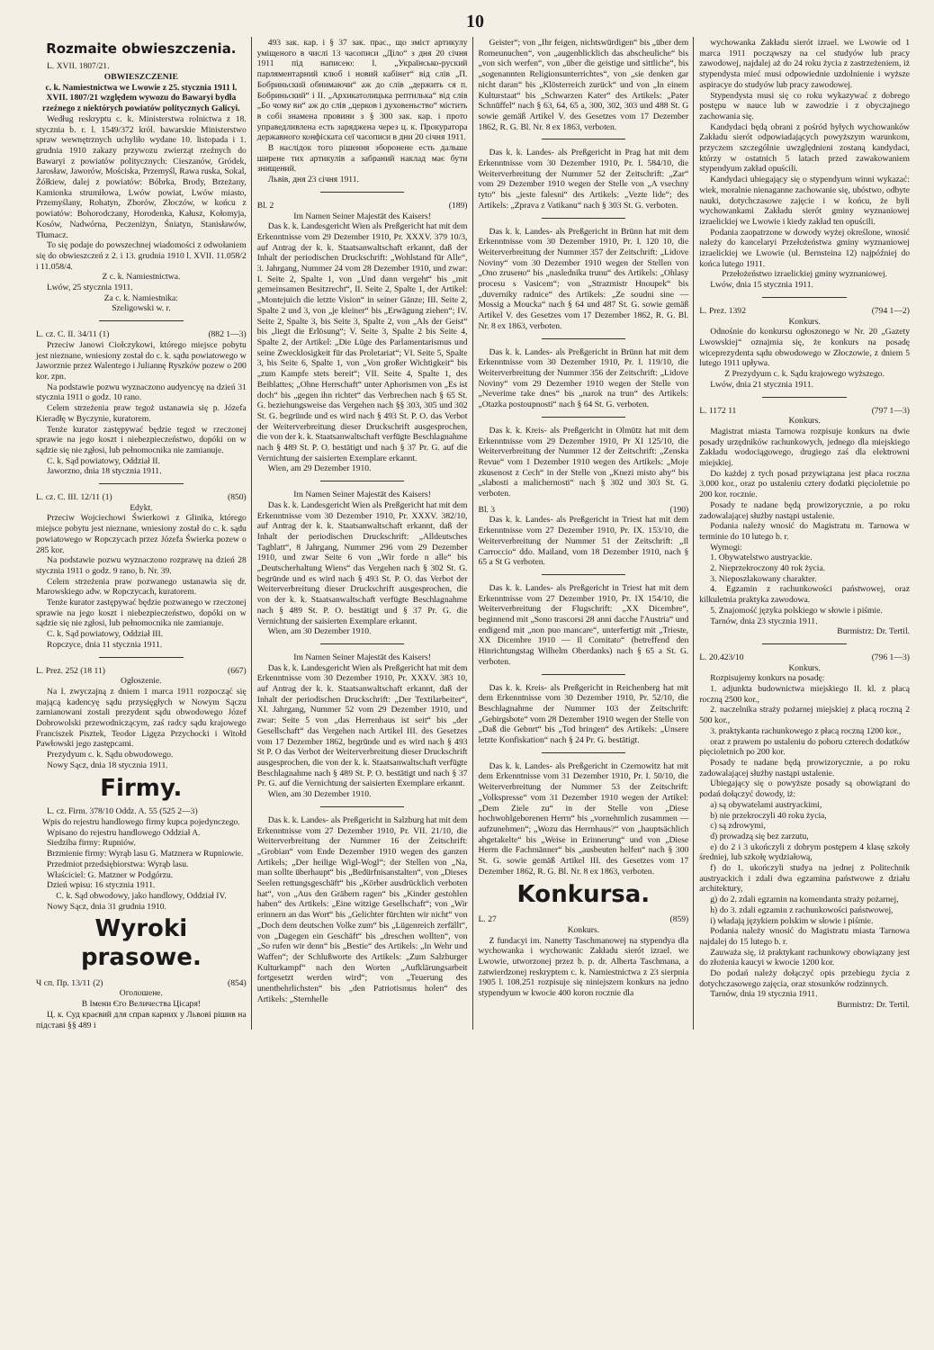10
Rozmaite obwieszczenia.
L. XVII. 1807/21.
OBWIESZCZENIE
c. k. Namiestnictwa we Lwowie z 25. stycznia 1911 l. XVII. 1807/21 względem wywozu do Bawaryi bydła rzeźnego z niektórych powiatów politycznych Galicyi.
Według reskryptu c. k. Ministerstwa rolnictwa z 18. stycznia b. r. l. 1549/372 król. bawarskie Ministerstwo spraw wewnętrznych uchyliło wydane 10. listopada i 1. grudnia 1910 zakazy przywozu zwierząt rzeźnych do Bawaryi z powiatów politycznych: Cieszanów, Gródek, Jarosław, Jaworów, Mościska, Przemyśl, Rawa ruska, Sokal, Żółkiew, dalej z powiatów: Bóbrka, Brody, Brzeżany, Kamionka strumiłowa, Lwów powiat, Lwów miasto, Przemyślany, Rohatyn, Zborów, Złoczów, w końcu z powiatów: Bohorodczany, Horodenka, Kałusz, Kołomyja, Kosów, Nadwórna, Peczeniżyn, Śniatyn, Stanisławów, Tłumacz.
To się podaje do powszechnej wiadomości z odwołaniem się do obwieszczeń z 2. i 13. grudnia 1910 l. XVII. 11.058/2 i 11.058/4.
Z c. k. Namiestnictwa.
Lwów, 25 stycznia 1911.
Za c. k. Namiestnika:
Szeligowski w. r.
L. cz. C. II. 34/11 (1) (882 1—3)
Przeciw Janowi Ciołczykowi, którego miejsce pobytu jest nieznane, wniesiony został do c. k. sądu powiatowego w Jaworznie przez Walentego i Juliannę Ryszków pozew o 200 kor. zpn.
Na podstawie pozwu wyznaczono audyencyę na dzień 31 stycznia 1911 o godz. 10 rano.
Celem strzeżenia praw tegoż ustanawia się p. Józefa Kieradłę w Byczynie, kuratorem.
Tenże kurator zastępywać będzie tegoż w rzeczonej sprawie na jego koszt i niebezpieczeństwo, dopóki on w sądzie się nie zgłosi, lub pełnomocnika nie zamianuje.
C. k. Sąd powiatowy, Oddział II.
Jaworzno, dnia 18 stycznia 1911.
L. cz. C. III. 12/11 (1) (850)
Edykt.
Przeciw Wojciechowi Świerkowi z Glinika, którego miejsce pobytu jest nieznane, wniesiony został do c. k. sądu powiatowego w Ropczycach przez Józefa Świerka pozew o 285 kor.
Na podstawie pozwu wyznaczono rozprawę na dzień 28 stycznia 1911 o godz. 9 rano, b. Nr. 39.
Celem strzeżenia praw pozwanego ustanawia się dr. Marowskiego adw. w Ropczycach, kuratorem.
Tenże kurator zastępywać będzie pozwanego w rzeczonej sprawie na jego koszt i niebezpieczeństwo, dopóki on w sądzie się nie zgłosi, lub pełnomocnika nie zamianuje.
C. k. Sąd powiatowy, Oddział III.
Ropczyce, dnia 11 stycznia 1911.
L. Prez. 252 (18 11) (667)
Ogłoszenie.
Na I. zwyczajną z dniem 1 marca 1911 rozpocząć się mającą kadencyę sądu przysięgłych w Nowym Sączu zamianowani zostali prezydent sądu obwodowego Józef Dobrowolski przewodniczącym, zaś radcy sądu krajowego Franciszek Pisztek, Teodor Ligęza Przychocki i Witołd Pawłowski jego zastępcami.
Prezydyum c. k. Sądu obwodowego.
Nowy Sącz, dnia 18 stycznia 1911.
Firmy.
L. cz. Firm. 378/10 Oddz. A. 55 (525 2—3)
Wpis do rejestru handlowego firmy kupca pojedynczego.
Wpisano do rejestru handlowego Oddział A.
Siedziba firmy: Rupniów.
Brzmienie firmy: Wyrąb lasu G. Matznera w Rupniowie.
Przedmiot przedsiębiorstwa: Wyrąb lasu.
Właściciel: G. Matzner w Podgórzu.
Dzień wpisu: 16 stycznia 1911.
C. k. Sąd obwodowy, jako handlowy, Oddział IV.
Nowy Sącz, dnia 31 grudnia 1910.
Wyroki prasowe.
Ч сп. Пр. 13/11 (2) (854)
Оголошене.
В Імени Єго Величества Цісаря!
Ц. к. Суд краєвий для справ карних у Львові рішив на підставі §§ 489 і
493 зак. кар. і § 37 зак. прас., що зміст артикулу уміщеного в числі 13 часописи „Діло“ з дня 20 січня 1911 під написею: I. „Українсько-руский парляментарний клюб і новий кабінет“ від слів „П. Бобриньский обнимаючи“ аж до слів „держить ся п. Бобриньский“ і II. „Архикатолицька рептилька“ від слів „Бо чому ви“ аж до слів „церков і духовеньство“ містить в собі знамена провини з § 300 зак. кар. і прото управедливлена есть заряджена через ц. к. Прокуратора державного конфіската сеї часописи в дни 20 січня 1911.
В наслідок того рішення зборонене есть дальше ширене тих артикулів а забраний наклад має бути знищений.
Львів, дня 23 січня 1911.
Bl. 2 (189)
Im Namen Seiner Majestät des Kaisers!
Das k. k. Landesgericht Wien als Preßgericht hat mit dem Erkenntnisse vom 29 Dezember 1910, Pr. XXXV. 379 10/3, auf Antrag der k. k. Staatsanwaltschaft erkannt, daß der Inhalt der periodischen Druckschrift: „Wohlstand für Alle“, 3. Jahrgang, Nummer 24 vom 28 Dezember 1910, und zwar: I. Seite 2, Spalte 1, von „Und dann vergeht“ bis „mit gemeinsamen Besitzrecht“, II. Seite 2, Spalte 1, der Artikel: „Montejuich die letzte Vision“ in seiner Gänze; III. Seite 2, Spalte 2 und 3, von „je kleiner“ bis „Erwägung ziehen“; IV. Seite 2, Spalte 3, bis Seite 3, Spalte 2, von „Als der Geist“ bis „liegt die Erlösung“; V. Seite 3, Spalte 2 bis Seite 4, Spalte 2, der Artikel: „Die Lüge des Parlamentarismus und seine Zwecklosigkeit für das Proletariat“; VI. Seite 5, Spalte 3, bis Seite 6, Spalte 1, von „Von großer Wichtigkeit“ bis „zum Kampfe stets bereit“; VII. Seite 4, Spalte 1, des Beiblattes; „Ohne Herrschaft“ unter Aphorismen von „Es ist doch“ bis „gegen ihn richtet“ das Verbrechen nach § 65 St. G. beziehungsweise das Vergehen nach §§ 303, 305 und 302 St. G. begründe und es wird nach § 493 St. P. O. das Verbot der Weiterverbreitung dieser Druckschrift ausgesprochen, die von der k. k. Staatsanwaltschaft verfügte Beschlagnahme nach § 489 St. P. O. bestätigt und nach § 37 Pr. G. auf die Vernichtung der saisierten Exemplare erkannt.
Wien, am 29 Dezember 1910.
Im Namen Seiner Majestät des Kaisers!
Das k. k. Landesgericht Wien als Preßgericht hat mit dem Erkenntnisse vom 30 Dezember 1910, Pr. XXXV. 382/10, auf Antrag der k. k. Staatsanwaltschaft erkannt, daß der Inhalt der periodischen Druckschrift: „Alldeutsches Tagblatt“, 8 Jahrgang, Nummer 296 vom 29 Dezember 1910, und zwar Seite 6 von „Wir forde n alle“ bis „Deutscherhaltung Wiens“ das Vergehen nach § 302 St. G. begründe und es wird nach § 493 St. P. O. das Verbot der Weiterverbreitung dieser Druckschrift ausgesprochen, die von der k. k. Staatsanwaltschaft verfügte Beschlagnahme nach § 489 St. P. O. bestätigt und § 37 Pr. G. die Vernichtung der saisierten Exemplare erkannt.
Wien, am 30 Dezember 1910.
Im Namen Seiner Majestät des Kaisers!
Das k. k. Landesgericht Wien als Preßgericht hat mit dem Erkenntnisse vom 30 Dezember 1910, Pr. XXXV. 383 10, auf Antrag der k. k. Staatsanwaltschaft erkannt, daß der Inhalt der periodischen Druckschrift: „Der Textilarbeiter“, XI. Jahrgang, Nummer 52 vom 29 Dezember 1910, und zwar: Seite 5 von „das Herrenhaus ist seit“ bis „der Gesellschaft“ das Vergehen nach Artikel III. des Gesetzes vom 17 Dezember 1862, begründe und es wird nach § 493 St P. O das Verbot der Weiterverbreitung dieser Druckschrift ausgesprochen, die von der k. k. Staatsanwaltschaft verfügte Beschlagnahme nach § 489 St. P. O. bestätigt und nach § 37 Pr. G. auf die Vernichtung der saisierten Exemplare erkannt.
Wien, am 30 Dezember 1910.
Das k. k. Landes- als Preßgericht in Salzburg hat mit dem Erkenntnisse vom 27 Dezember 1910, Pr. VII. 21/10, die Weiterverbreitung der Nummer 16 der Zeitschrift: „Grobian“ vom Ende Dezember 1910 wegen des ganzen Artikels; „Der heilige Wigl-Wogl“; der Stellen von „Na, man sollte überhaupt“ bis „Bedürfnisanstalten“, von „Dieses Seelen rettungsgeschäft“ bis „Körber ausdrücklich verboten hat“, von „Aus den Gräbern ragen“ bis „Kinder gestohlen haben“ des Artikels: „Eine witzige Gesellschaft“; von „Wir erinnern an das Wort“ bis „Gelichter fürchten wir nicht“ von „Doch dem deutschen Volke zum“ bis „Lügenreich zerfällt“, von „Dagegen ein Geschäft“ bis „dreschen wollten“, von „So rufen wir denn“ bis „Bestie“ des Artikels: „In Wehr und Waffen“; der Schlußworte des Artikels: „Zum Salzburger Kulturkampf“ nach den Worten „Aufklärungsarbeit fortgesetzt werden wird“; von „Teuerung des unentbehrlichsten“ bis „den Patriotismus holen“ des Artikels: „Sternhelle
Geister“; von „Ihr feigen, nichtswürdigen“ bis „über dem Romeunuchen“, von „augenblicklich das abscheuliche“ bis „von sich werfen“, von „über die geistige und sittliche“, bis „sogenannten Religionsunterrichtes“, von „sie denken gar nicht daran“ bis „Klösterreich zurück“ und von „In einem Kulturstaat“ bis „Schwarzen Kater“ des Artikels: „Pater Schnüffel“ nach § 63, 64, 65 a, 300, 302, 303 und 488 St. G sowie gemäß Artikel V. des Gesetzes vom 17 Dezember 1862, R. G. Bl. Nr. 8 ex 1863, verboten.
Das k. k. Landes- als Preßgericht in Prag hat mit dem Erkenntnisse vom 30 Dezember 1910, Pr. I. 584/10, die Weiterverbreitung der Nummer 52 der Zeitschrift: „Zar“ vom 29 Dezember 1910 wegen der Stelle von „A vsechny tyto“ bis „jeste falesni“ des Artikels: „Vezte lide“; des Artikels: „Zprava z Vatikanu“ nach § 303 St. G. verboten.
Das k. k. Landes- als Preßgericht in Brünn hat mit dem Erkenntnisse vom 30 Dezember 1910, Pr. I. 120 10, die Weiterverbreitung der Nummer 357 der Zeitschrift: „Lidove Noviny“ vom 30 Dezember 1910 wegen der Stellen von „Ono zrusено“ bis „naslednika trunu“ des Artikels: „Ohlasy procesu s Vasicem“; von „Strazmistr Hnoupek“ bis „duverniky radnice“ des Artikels: „Ze soudni sine — Mossig a Moucka“ nach § 64 und 487 St. G. sowie gemäß Artikel V. des Gesetzes vom 17 Dezember 1862, R. G. Bl. Nr. 8 ex 1863, verboten.
Das k. k. Landes- als Preßgericht in Brünn hat mit dem Erkenntnisse vom 30 Dezember 1910, Pr. I. 119/10, die Weiterverbreitung der Nummer 356 der Zeitschrift: „Lidove Noviny“ vom 29 Dezember 1910 wegen der Stelle von „Neverime take dnes“ bis „narok na trun“ des Artikels: „Otazka postoupnosti“ nach § 64 St. G. verboten.
Das k. k. Kreis- als Preßgericht in Olmütz hat mit dem Erkenntnisse vom 29 Dezember 1910, Pr XI 125/10, die Weiterverbreitung der Nummer 12 der Zeitschrift: „Zenska Revue“ vom 1 Dezember 1910 wegen des Artikels: „Moje zkusenost z Cech“ in der Stelle von „Knezi misto aby“ bis „slabosti a malichernosti“ nach § 302 und 303 St. G. verboten.
Bl. 3 (190)
Das k. k. Landes- als Preßgericht in Triest hat mit dem Erkenntnisse vom 27 Dezember 1910, Pr. IX. 153/10, die Weiterverbreitung der Nummer 51 der Zeitschrift: „Il Carroccio“ ddo. Mailand, vom 18 Dezember 1910, nach § 65 a St G verboten.
Das k. k. Landes- als Preßgericht in Triest hat mit dem Erkenntnisse vom 27 Dezember 1910, Pr. IX 154/10, die Weiterverbreitung der Flugschrift: „XX Dicembre“, beginnend mit „Sono trascorsi 28 anni dacche l'Austria“ und endigend mit „non puo mancare“, unterfertigt mit „Trieste, XX Dicembre 1910 — Il Comitato“ (betreffend den Hinrichtungstag Wilhelm Oberdanks) nach § 65 a St. G. verboten.
Das k. k. Kreis- als Preßgericht in Reichenberg hat mit dem Erkenntnisse vom 30 Dezember 1910, Pr. 52/10, die Beschlagnahme der Nummer 103 der Zeitschrift: „Gebirgsbote“ vom 28 Dezember 1910 wegen der Stelle von „Daß die Gebnrt“ bis „Tod bringen“ des Artikels: „Unsere letzte Konfiskation“ nach § 24 Pr. G. bestätigt.
Das k. k. Landes- als Preßgericht in Czernowitz hat mit dem Erkenntnisse vom 31 Dezember 1910, Pr. I. 50/10, die Weiterverbreitung der Nummer 53 der Zeitschrift: „Volkspresse“ vom 31 Dezember 1910 wegen der Artikel: „Dem Ziele zu“ in der Stelle von „Diese hochwohlgeborenen Herrn“ bis „vornehmlich zusammen — aufzunehmen“; „Wozu das Herrnhaus?“ von „hauptsächlich abgetakelte“ bis „Weise in Erinnerung“ und von „Diese Herrn die Fachmänner“ bis „ausbeuten helfen“ nach § 300 St. G. sowie gemäß Artikel III. des Gesetzes vom 17 Dezember 1862, R. G. Bl. Nr. 8 ex 1863, verboten.
Konkursa.
L. 27 (859)
Konkurs.
Z fundacyi im. Nanetty Taschmanowej na stypendya dla wychowanka i wychowanic Zakładu sierót izrael. we Lwowie, utworzonej przez b. p. dr. Alberta Taschmana, a zatwierdzonej reskryptem c. k. Namiestnictwa z 23 sierpnia 1905 l. 108.251 rozpisuje się niniejszem konkurs na jedno stypendyum w kwocie 400 koron rocznie dla
wychowanka Zakładu sierót izrael. we Lwowie od 1 marca 1911 począwszy na cel studyów lub pracy zawodowej, najdalej aż do 24 roku życia z zastrzeżeniem, iż stypendysta mieć musi odpowiednie uzdolnienie i wyższe aspiracye do studyów lub pracy zawodowej.
Stypendysta musi się co roku wykazywać z dobrego postępu w nauce lub w zawodzie i z obyczajnego zachowania się.
Kandydaci będą obrani z pośród byłych wychowanków Zakładu sierót odpowiadających powyższym warunkom, przyczem szczególnie uwzględnieni zostaną kandydaci, którzy w ostatnich 5 latach przed zawakowaniem stypendyum zakład opuścili.
Kandydaci ubiegający się o stypendyum winni wykazać: wiek, moralnie nienaganne zachowanie się, ubóstwo, odbyte nauki, dotychczasowe zajęcie i w końcu, że byli wychowankami Zakładu sierót gminy wyznaniowej izraelickiej we Lwowie i kiedy zakład ten opuścili.
Podania zaopatrzone w dowody wyżej określone, wnosić należy do kancelaryi Przełożeństwa gminy wyznaniowej izraelickiej we Lwowie (ul. Bernsteina 12) najpóźniej do końca lutego 1911.
Przełożeństwo izraelickiej gminy wyznaniowej.
Lwów, dnia 15 stycznia 1911.
L. Prez. 1392 (794 1—2)
Konkurs.
Odnośnie do konkursu ogłoszonego w Nr. 20 „Gazety Lwowskiej“ oznajmia się, że konkurs na posadę wiceprezydenta sądu obwodowego w Złoczowie, z dniem 5 lutego 1911 upływa.
Z Prezydyum c. k. Sądu krajowego wyższego.
Lwów, dnia 21 stycznia 1911.
L. 1172 11 (797 1—3)
Konkurs.
Magistrat miasta Tarnowa rozpisuje konkurs na dwie posady urzędników rachunkowych, jednego dla miejskiego Zakładu wodociągowego, drugiego zaś dla elektrowni miejskiej.
Do każdej z tych posad przywiązana jest płaca roczna 3.000 kor., oraz po ustaleniu cztery dodatki pięcioletnie po 200 kor. rocznie.
Posady te nadane będą prowizorycznie, a po roku zadowalającej służby nastąpi ustalenie.
Podania należy wnosić do Magistratu m. Tarnowa w terminie do 10 lutego b. r.
Wymogi:
1. Obywatelstwo austryackie.
2. Nieprzekroczony 40 rok życia.
3. Nieposzlakowany charakter.
4. Egzamin z rachunkowości państwowej, oraz kilkuletnia praktyka zawodowa.
5. Znajomość języka polskiego w słowie i piśmie.
Tarnów, dnia 23 stycznia 1911.
Burmistrz: Dr. Tertil.
L. 20.423/10 (796 1—3)
Konkurs.
Rozpisujemy konkurs na posadę:
1. adjunkta budownictwa miejskiego II. kl. z płacą roczną 2500 kor.,
2. naczelnika straży pożarnej miejskiej z płacą roczną 2 500 kor.,
3. praktykanta rachunkowego z płacą roczną 1200 kor.,
oraz z prawem po ustaleniu do poboru czterech dodatków pięcioletnich po 200 kor.
Posady te nadane będą prowizorycznie, a po roku zadowalającej służby nastąpi ustalenie.
Ubiegający się o powyższe posady są obowiązani do podań dołączyć dowody, iż:
a) są obywatelami austryackimi,
b) nie przekroczyli 40 roku życia,
c) są zdrowymi,
d) prowadzą się bez zarzutu,
e) do 2 i 3 ukończyli z dobrym postępem 4 klasę szkoły średniej, lub szkołę wydziałową,
f) do 1. ukończyli studya na jednej z Politechnik austryackich i zdali dwa egzamina państwowe z działu architektury,
g) do 2. zdali egzamin na komendanta straży pożarnej,
h) do 3. zdali egzamin z rachunkowości państwowej,
i) władają językiem polskim w słowie i piśmie.
Podania należy wnosić do Magistratu miasta Tarnowa najdalej do 15 lutego b. r.
Zauważa się, iż praktykant rachunkowy obowiązany jest do złożenia kaucyi w kwocie 1200 kor.
Do podań należy dołączyć opis przebiegu życia z dotychczasowego zajęcia, oraz stosunków rodzinnych.
Tarnów, dnia 19 stycznia 1911.
Burmistrz: Dr. Tertil.